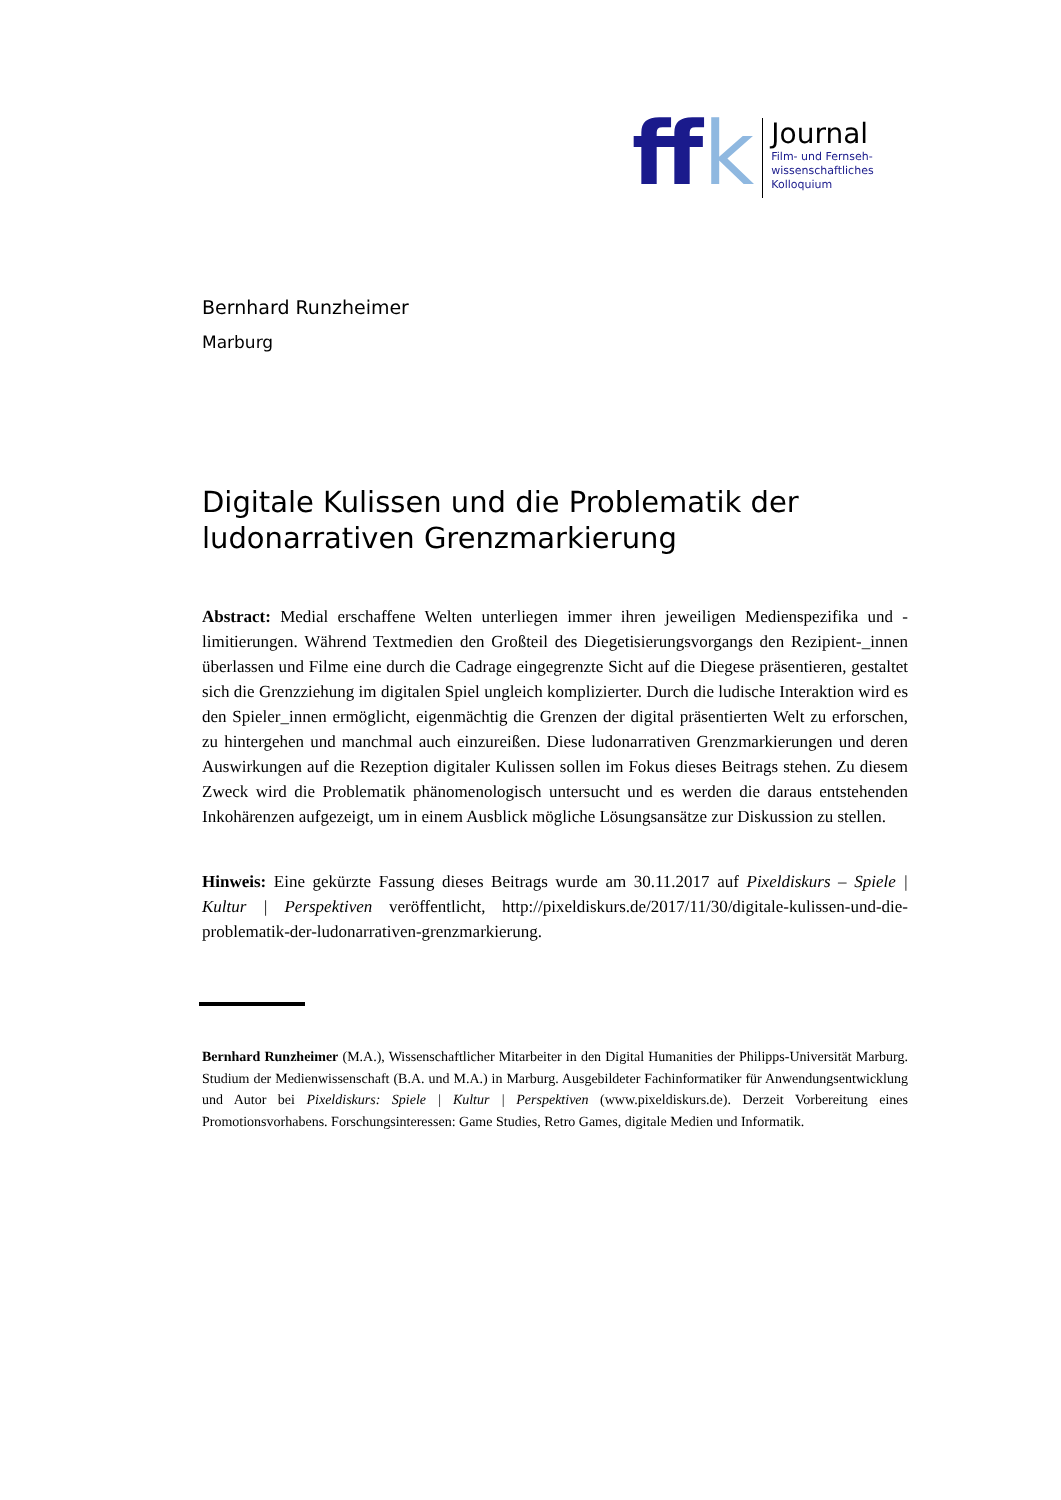ff k
Journal
Film- und Fernseh-
wissenschaftliches
Kolloquium
Bernhard Runzheimer
Marburg
Digitale Kulissen und die Problematik der ludonarrativen Grenzmarkierung
Abstract: Medial erschaffene Welten unterliegen immer ihren jeweiligen Medienspezifika und -limitierungen. Während Textmedien den Großteil des Diegetisierungsvorgangs den Rezipient-_innen überlassen und Filme eine durch die Cadrage eingegrenzte Sicht auf die Diegese präsentieren, gestaltet sich die Grenzziehung im digitalen Spiel ungleich komplizierter. Durch die ludische Interaktion wird es den Spieler_innen ermöglicht, eigenmächtig die Grenzen der digital präsentierten Welt zu erforschen, zu hintergehen und manchmal auch einzureißen. Diese ludonarrativen Grenzmarkierungen und deren Auswirkungen auf die Rezeption digitaler Kulissen sollen im Fokus dieses Beitrags stehen. Zu diesem Zweck wird die Problematik phänomenologisch untersucht und es werden die daraus entstehenden Inkohärenzen aufgezeigt, um in einem Ausblick mögliche Lösungsansätze zur Diskussion zu stellen.
Hinweis: Eine gekürzte Fassung dieses Beitrags wurde am 30.11.2017 auf Pixeldiskurs – Spiele | Kultur | Perspektiven veröffentlicht, http://pixeldiskurs.de/2017/11/30/digitale-kulissen-und-die-problematik-der-ludonarrativen-grenzmarkierung.
Bernhard Runzheimer (M.A.), Wissenschaftlicher Mitarbeiter in den Digital Humanities der Philipps-Universität Marburg. Studium der Medienwissenschaft (B.A. und M.A.) in Marburg. Ausgebildeter Fachinformatiker für Anwendungsentwicklung und Autor bei Pixeldiskurs: Spiele | Kultur | Perspektiven (www.pixeldiskurs.de). Derzeit Vorbereitung eines Promotionsvorhabens. Forschungsinteressen: Game Studies, Retro Games, digitale Medien und Informatik.